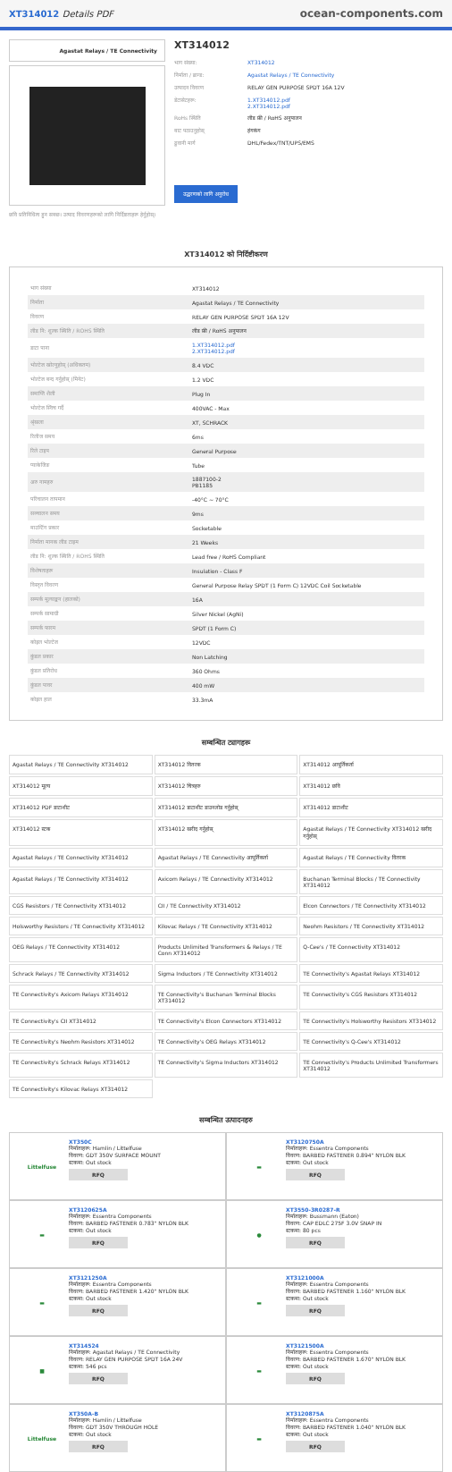XT314012 Details PDF ocean-components.com
Agastat Relays / TE Connectivity
छवि प्रतिनिधित्व हुन सक्छ। उत्पाद विवरणहरूको लागि निर्दिष्टताहरू हेर्नुहोस्।
XT314012
भाग संख्या: XT314012
निर्माता / ब्रान्ड: Agastat Relays / TE Connectivity
उत्पादन विवरण RELAY GEN PURPOSE SPDT 16A 12V
डेटासेटहरू: 1.XT314012.pdf
2.XT314012.pdf
RoHs स्थिति लीड फ्री / RoHS अनुपालन
बाट पठाउनुहोस् हंगकंग
ढुवानी मार्ग DHL/Fedex/TNT/UPS/EMS
उद्धरणको लागि अनुरोध
XT314012 को निर्दिष्टीकरण
| भाग संख्या | XT314012 |
| निर्माता | Agastat Relays / TE Connectivity |
| विवरण | RELAY GEN PURPOSE SPDT 16A 12V |
| लीड नि: शुल्क स्थिति / ROHS स्थिति | लीड फ्री / RoHS अनुपालन |
| डाटा पाना | 1.XT314012.pdf 2.XT314012.pdf |
| भोल्टेज खोल्नुहोस् (अधिकतम) | 8.4 VDC |
| भोल्टेज बन्द गर्नुहोस् (मिनेट) | 1.2 VDC |
| समाप्ति शैली | Plug In |
| भोल्टेज स्विच गर्दै | 400VAC - Max |
| श्रृंखला | XT, SCHRACK |
| रिलीज समय | 6ms |
| रिले टाइप | General Purpose |
| प्याकेजिङ | Tube |
| अरु नामहरु | 1887100-2 PB1185 |
| परिचालन तापमान | -40°C ~ 70°C |
| सञ्चालन समय | 9ms |
| माउन्टिंग प्रकार | Socketable |
| निर्माता मानक लीड टाइम | 21 Weeks |
| लीड नि: शुल्क स्थिति / ROHS स्थिति | Lead free / RoHS Compliant |
| विशेषताहरू | Insulation - Class F |
| विस्तृत विवरण | General Purpose Relay SPDT (1 Form C) 12VDC Coil Socketable |
| सम्पर्क मूल्याङ्कन (हालको) | 16A |
| सम्पर्क सामाग्री | Silver Nickel (AgNi) |
| सम्पर्क फारम | SPDT (1 Form C) |
| कोइल भोल्टेज | 12VDC |
| कुंडल प्रकार | Non Latching |
| कुंडल प्रतिरोध | 360 Ohms |
| कुंडल पावर | 400 mW |
| कोइल हाल | 33.3mA |
सम्बन्धित ट्यागहरू
Agastat Relays / TE Connectivity XT314012
XT314012 वितरक
XT314012 आपूर्तिकर्ता
XT314012 मूल्य
XT314012 चित्रहरु
XT314012 छवि
XT314012 PDF डाटाशीट
XT314012 डाटाशीट डाउनलोड गर्नुहोस्
XT314012 डाटाशीट
XT314012 स्टक
XT314012 खरीद गर्नुहोस्
Agastat Relays / TE Connectivity XT314012 खरीद गर्नुहोस्
Agastat Relays / TE Connectivity XT314012
Agastat Relays / TE Connectivity आपूर्तिकर्ता
Agastat Relays / TE Connectivity वितरक
Agastat Relays / TE Connectivity XT314012
Axicom Relays / TE Connectivity XT314012
Buchanan Terminal Blocks / TE Connectivity XT314012
CGS Resistors / TE Connectivity XT314012
CII / TE Connectivity XT314012
Elcon Connectors / TE Connectivity XT314012
Holsworthy Resistors / TE Connectivity XT314012
Kilovac Relays / TE Connectivity XT314012
Neohm Resistors / TE Connectivity XT314012
OEG Relays / TE Connectivity XT314012
Products Unlimited Transformers & Relays / TE Conn XT314012
Q-Cee's / TE Connectivity XT314012
Schrack Relays / TE Connectivity XT314012
Sigma Inductors / TE Connectivity XT314012
TE Connectivity's Agastat Relays XT314012
TE Connectivity's Axicom Relays XT314012
TE Connectivity's Buchanan Terminal Blocks XT314012
TE Connectivity's CGS Resistors XT314012
TE Connectivity's CII XT314012
TE Connectivity's Elcon Connectors XT314012
TE Connectivity's Holsworthy Resistors XT314012
TE Connectivity's Neohm Resistors XT314012
TE Connectivity's OEG Relays XT314012
TE Connectivity's Q-Cee's XT314012
TE Connectivity's Schrack Relays XT314012
TE Connectivity's Sigma Inductors XT314012
TE Connectivity's Products Unlimited Transformers XT314012
TE Connectivity's Kilovac Relays XT314012
सम्बन्धित उत्पादनहरु
Littelfuse XT350C
निर्माताहरू: Hamlin / Littelfuse
विवरण: GDT 350V SURFACE MOUNT
स्टकमा: Out stock
RFQ
▬ XT3120750A
निर्माताहरू: Essentra Components
विवरण: BARBED FASTENER 0.894" NYLON BLK
स्टकमा: Out stock
RFQ
▬ XT3120625A
निर्माताहरू: Essentra Components
विवरण: BARBED FASTENER 0.783" NYLON BLK
स्टकमा: Out stock
RFQ
● XT3550-3R0287-R
निर्माताहरू: Bussmann (Eaton)
विवरण: CAP EDLC 275F 3.0V SNAP IN
स्टकमा: 80 pcs
RFQ
▬ XT3121250A
निर्माताहरू: Essentra Components
विवरण: BARBED FASTENER 1.420" NYLON BLK
स्टकमा: Out stock
RFQ
▬ XT3121000A
निर्माताहरू: Essentra Components
विवरण: BARBED FASTENER 1.160" NYLON BLK
स्टकमा: Out stock
RFQ
■ XT314524
निर्माताहरू: Agastat Relays / TE Connectivity
विवरण: RELAY GEN PURPOSE SPDT 16A 24V
स्टकमा: 546 pcs
RFQ
▬ XT3121500A
निर्माताहरू: Essentra Components
विवरण: BARBED FASTENER 1.670" NYLON BLK
स्टकमा: Out stock
RFQ
Littelfuse XT350A-B
निर्माताहरू: Hamlin / Littelfuse
विवरण: GDT 350V THROUGH HOLE
स्टकमा: Out stock
RFQ
▬ XT3120875A
निर्माताहरू: Essentra Components
विवरण: BARBED FASTENER 1.040" NYLON BLK
स्टकमा: Out stock
RFQ